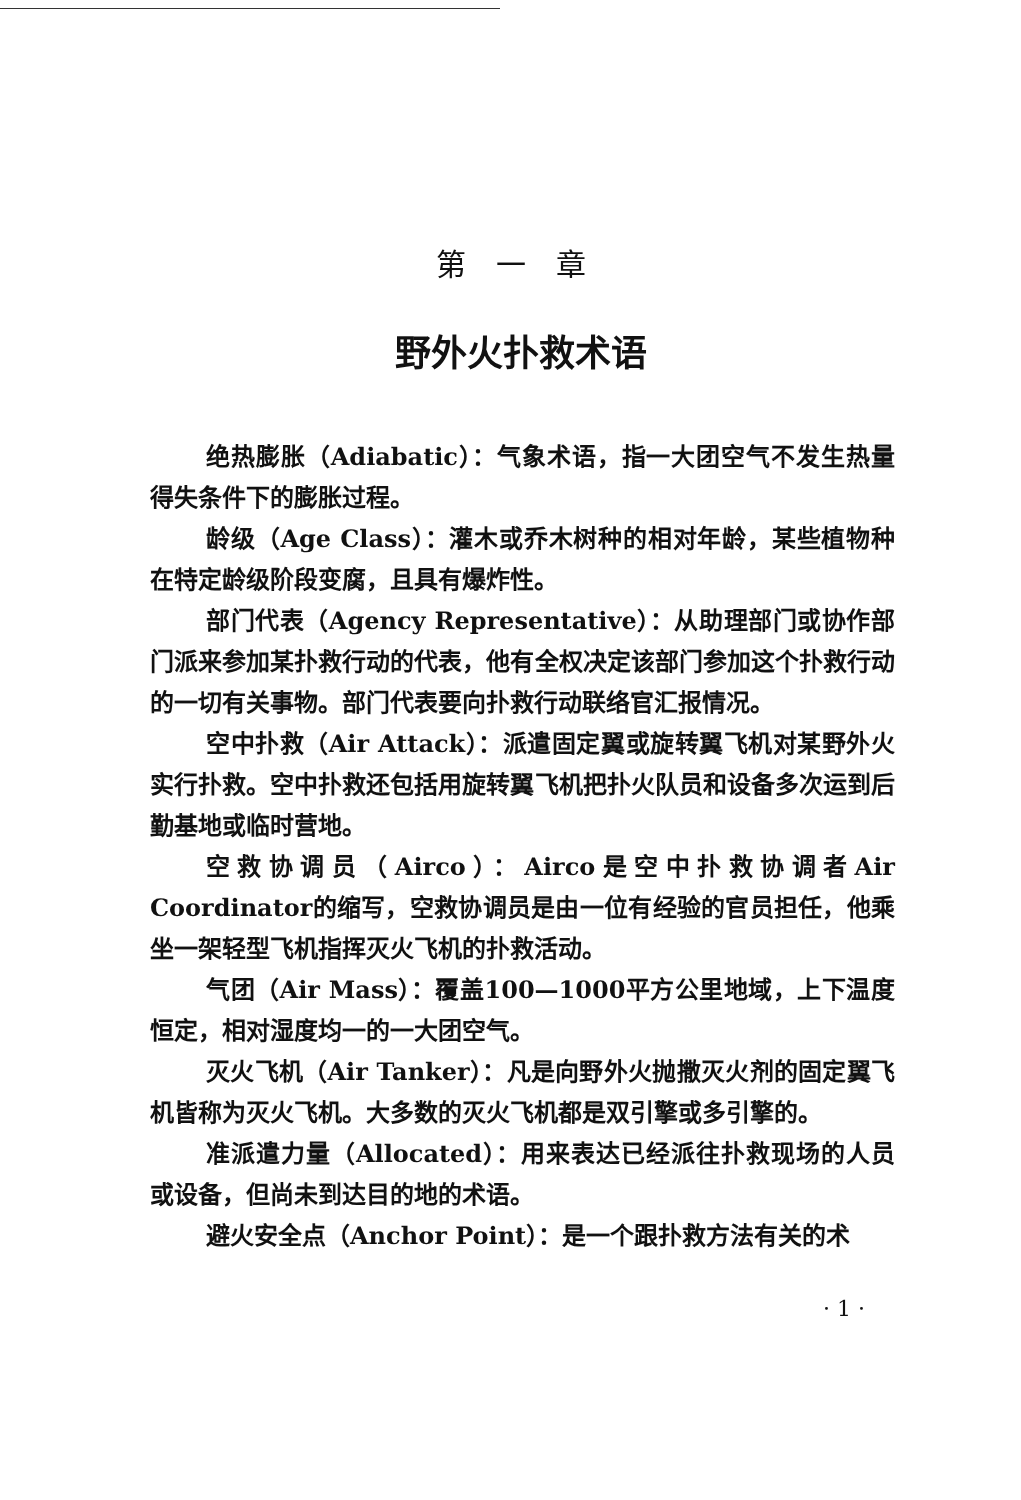第一章
野外火扑救术语
绝热膨胀（Adiabatic）：气象术语，指一大团空气不发生热量得失条件下的膨胀过程。
龄级（Age Class）：灌木或乔木树种的相对年龄，某些植物种在特定龄级阶段变腐，且具有爆炸性。
部门代表（Agency Representative）：从助理部门或协作部门派来参加某扑救行动的代表，他有全权决定该部门参加这个扑救行动的一切有关事物。部门代表要向扑救行动联络官汇报情况。
空中扑救（Air Attack）：派遣固定翼或旋转翼飞机对某野外火实行扑救。空中扑救还包括用旋转翼飞机把扑火队员和设备多次运到后勤基地或临时营地。
空救协调员（Airco）：Airco是空中扑救协调者Air Coordinator的缩写，空救协调员是由一位有经验的官员担任，他乘坐一架轻型飞机指挥灭火飞机的扑救活动。
气团（Air Mass）：覆盖100—1000平方公里地域，上下温度恒定，相对湿度均一的一大团空气。
灭火飞机（Air Tanker）：凡是向野外火抛撒灭火剂的固定翼飞机皆称为灭火飞机。大多数的灭火飞机都是双引擎或多引擎的。
准派遣力量（Allocated）：用来表达已经派往扑救现场的人员或设备，但尚未到达目的地的术语。
避火安全点（Anchor Point）：是一个跟扑救方法有关的术
· 1 ·